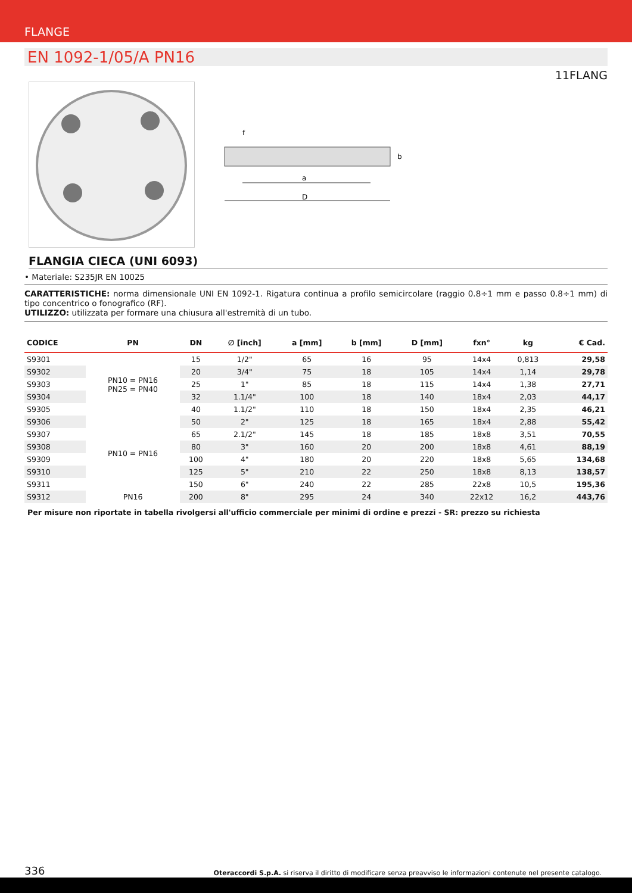FLANGE
EN 1092-1/05/A PN16
11FLANG
D
a
b
f
FLANGIA CIECA (UNI 6093)
• Materiale: S235JR EN 10025
CARATTERISTICHE: norma dimensionale UNI EN 1092-1. Rigatura continua a profilo semicircolare (raggio 0.8÷1 mm e passo 0.8÷1 mm) di tipo concentrico o fonografico (RF).
UTILIZZO: utilizzata per formare una chiusura all'estremità di un tubo.
| CODICE | PN | DN | ∅ [inch] | a [mm] | b [mm] | D [mm] | fxn° | kg | € Cad. |
| --- | --- | --- | --- | --- | --- | --- | --- | --- | --- |
| S9301 | PN10 = PN16 PN25 = PN40 | 15 | 1/2" | 65 | 16 | 95 | 14x4 | 0,813 | 29,58 |
| S9302 | | 20 | 3/4" | 75 | 18 | 105 | 14x4 | 1,14 | 29,78 |
| S9303 | | 25 | 1" | 85 | 18 | 115 | 14x4 | 1,38 | 27,71 |
| S9304 | | 32 | 1.1/4" | 100 | 18 | 140 | 18x4 | 2,03 | 44,17 |
| S9305 | | 40 | 1.1/2" | 110 | 18 | 150 | 18x4 | 2,35 | 46,21 |
| S9306 | PN10 = PN16 | 50 | 2" | 125 | 18 | 165 | 18x4 | 2,88 | 55,42 |
| S9307 | | 65 | 2.1/2" | 145 | 18 | 185 | 18x8 | 3,51 | 70,55 |
| S9308 | | 80 | 3" | 160 | 20 | 200 | 18x8 | 4,61 | 88,19 |
| S9309 | | 100 | 4" | 180 | 20 | 220 | 18x8 | 5,65 | 134,68 |
| S9310 | | 125 | 5" | 210 | 22 | 250 | 18x8 | 8,13 | 138,57 |
| S9311 | | 150 | 6" | 240 | 22 | 285 | 22x8 | 10,5 | 195,36 |
| S9312 | PN16 | 200 | 8" | 295 | 24 | 340 | 22x12 | 16,2 | 443,76 |
Per misure non riportate in tabella rivolgersi all'ufficio commerciale per minimi di ordine e prezzi - SR: prezzo su richiesta
336 Oteraccordi S.p.A. si riserva il diritto di modificare senza preavviso le informazioni contenute nel presente catalogo.